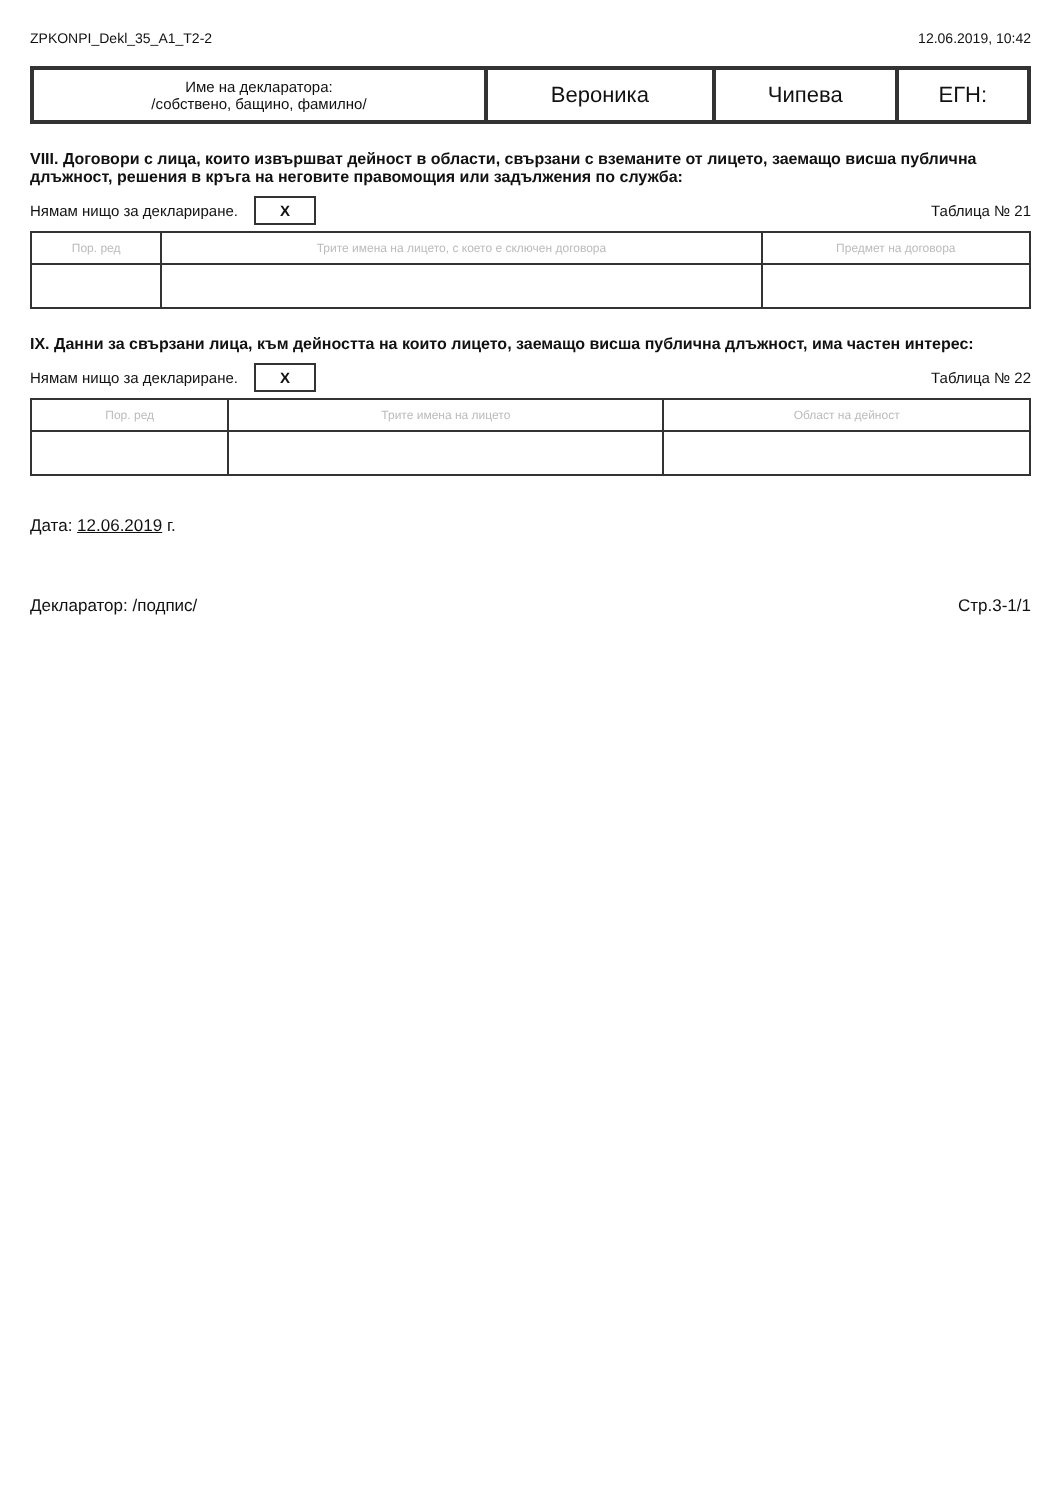ZPKONPI_Dekl_35_A1_T2-2 12.06.2019, 10:42
| Име на декларатора: /собствено, бащино, фамилно/ | Вероника | Чипева | ЕГН: |
VIII. Договори с лица, които извършват дейност в области, свързани с вземаните от лицето, заемащо висша публична длъжност, решения в кръга на неговите правомощия или задължения по служба:
Нямам нищо за деклариране. X Таблица № 21
| Пор. ред | Трите имена на лицето, с което е сключен договора | Предмет на договора |
| --- | --- | --- |
IX. Данни за свързани лица, към дейността на които лицето, заемащо висша публична длъжност, има частен интерес:
Нямам нищо за деклариране. X Таблица № 22
| Пор. ред | Трите имена на лицето | Област на дейност |
| --- | --- | --- |
Дата: 12.06.2019 г.
Декларатор: /подпис/ Стр.3-1/1